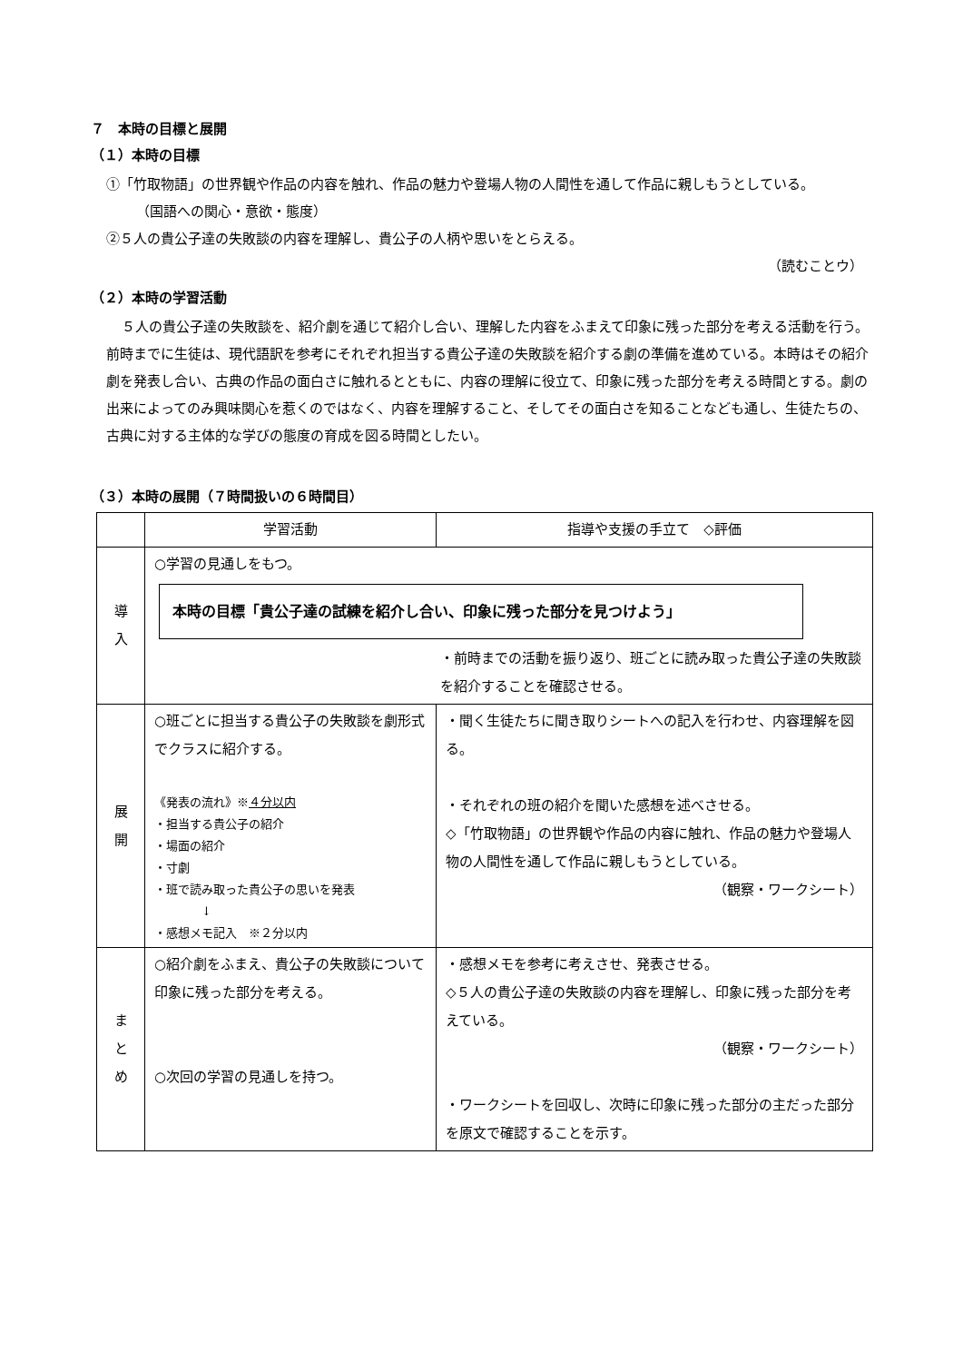７　本時の目標と展開
（１）本時の目標
①「竹取物語」の世界観や作品の内容を触れ、作品の魅力や登場人物の人間性を通して作品に親しもうとしている。　　　　　　　　　（国語への関心・意欲・態度）
②５人の貴公子達の失敗談の内容を理解し、貴公子の人柄や思いをとらえる。
（読むことウ）
（２）本時の学習活動
５人の貴公子達の失敗談を、紹介劇を通じて紹介し合い、理解した内容をふまえて印象に残った部分を考える活動を行う。前時までに生徒は、現代語訳を参考にそれぞれ担当する貴公子達の失敗談を紹介する劇の準備を進めている。本時はその紹介劇を発表し合い、古典の作品の面白さに触れるとともに、内容の理解に役立て、印象に残った部分を考える時間とする。劇の出来によってのみ興味関心を惹くのではなく、内容を理解すること、そしてその面白さを知ることなども通し、生徒たちの、古典に対する主体的な学びの態度の育成を図る時間としたい。
（３）本時の展開（７時間扱いの６時間目）
| | 学習活動 | 指導や支援の手立て ◇評価 |
| --- | --- | --- |
| 導 入 | ○学習の見通しをもつ。 本時の目標「貴公子達の試練を紹介し合い、印象に残った部分を見つけよう」 ・前時までの活動を振り返り、班ごとに読み取った貴公子達の失敗談を紹介することを確認させる。 | |
| 展 開 | ○班ごとに担当する貴公子の失敗談を劇形式でクラスに紹介する。 《発表の流れ》※ ４分以内 ・担当する貴公子の紹介 ・場面の紹介 ・寸劇 ・班で読み取った貴公子の思いを発表 ↓ ・感想メモ記入 ※２分以内 | ・聞く生徒たちに聞き取りシートへの記入を行わせ、内容理解を図る。 ・それぞれの班の紹介を聞いた感想を述べさせる。 ◇「竹取物語」の世界観や作品の内容に触れ、作品の魅力や登場人物の人間性を通して作品に親しもうとしている。 （観察・ワークシート） |
| ま と め | ○紹介劇をふまえ、貴公子の失敗談について印象に残った部分を考える。 ○次回の学習の見通しを持つ。 | ・感想メモを参考に考えさせ、発表させる。 ◇５人の貴公子達の失敗談の内容を理解し、印象に残った部分を考えている。 （観察・ワークシート） ・ワークシートを回収し、次時に印象に残った部分の主だった部分を原文で確認することを示す。 |